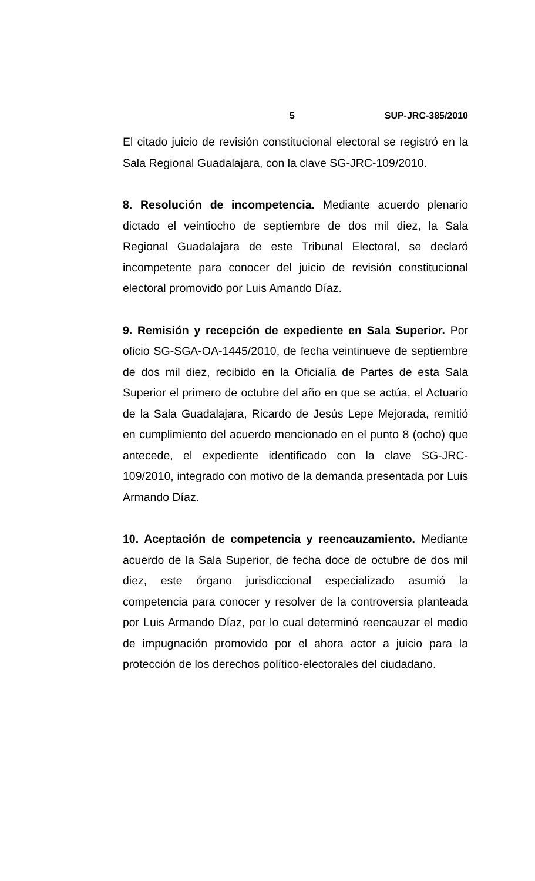5 SUP-JRC-385/2010
El citado juicio de revisión constitucional electoral se registró en la Sala Regional Guadalajara, con la clave SG-JRC-109/2010.
8. Resolución de incompetencia. Mediante acuerdo plenario dictado el veintiocho de septiembre de dos mil diez, la Sala Regional Guadalajara de este Tribunal Electoral, se declaró incompetente para conocer del juicio de revisión constitucional electoral promovido por Luis Amando Díaz.
9. Remisión y recepción de expediente en Sala Superior. Por oficio SG-SGA-OA-1445/2010, de fecha veintinueve de septiembre de dos mil diez, recibido en la Oficialía de Partes de esta Sala Superior el primero de octubre del año en que se actúa, el Actuario de la Sala Guadalajara, Ricardo de Jesús Lepe Mejorada, remitió en cumplimiento del acuerdo mencionado en el punto 8 (ocho) que antecede, el expediente identificado con la clave SG-JRC-109/2010, integrado con motivo de la demanda presentada por Luis Armando Díaz.
10. Aceptación de competencia y reencauzamiento. Mediante acuerdo de la Sala Superior, de fecha doce de octubre de dos mil diez, este órgano jurisdiccional especializado asumió la competencia para conocer y resolver de la controversia planteada por Luis Armando Díaz, por lo cual determinó reencauzar el medio de impugnación promovido por el ahora actor a juicio para la protección de los derechos político-electorales del ciudadano.